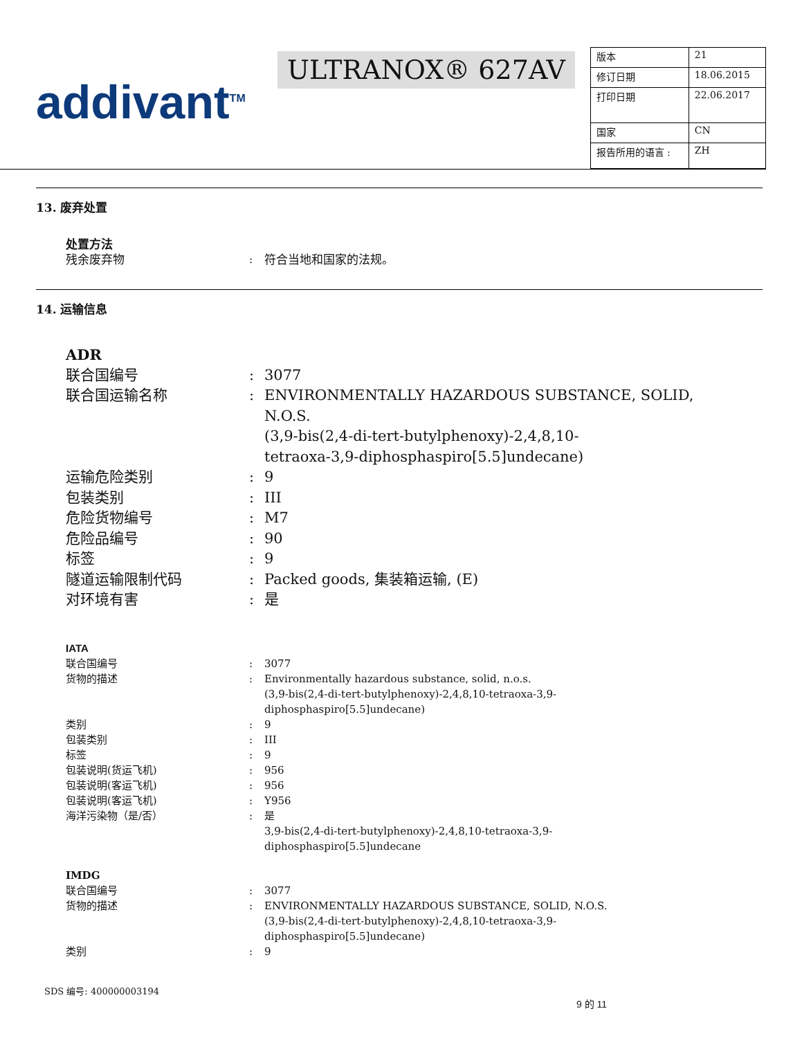addivant<sup>TM</sup>
ULTRANOX® 627AV
| 版本 | 21 |
| 修订日期 | 18.06.2015 |
| 打印日期 | 22.06.2017 |
| 国家 | CN |
| 报告所用的语言 : | ZH |
13. 废弃处置
处置方法
| 残余废弃物 | : | 符合当地和国家的法规。 |
14. 运输信息
| ADR | | |
| 联合国编号 | : | 3077 |
| 联合国运输名称 | : | ENVIRONMENTALLY HAZARDOUS SUBSTANCE, SOLID, N.O.S. (3,9-bis(2,4-di-tert-butylphenoxy)-2,4,8,10- tetraoxa-3,9-diphosphaspiro[5.5]undecane) |
| 运输危险类别 | : | 9 |
| 包装类别 | : | III |
| 危险货物编号 | : | M7 |
| 危险品编号 | : | 90 |
| 标签 | : | 9 |
| 隧道运输限制代码 | : | Packed goods, 集装箱运输, (E) |
| 对环境有害 | : | 是 |
| IATA | | |
| 联合国编号 | : | 3077 |
| 货物的描述 | : | Environmentally hazardous substance, solid, n.o.s. (3,9-bis(2,4-di-tert-butylphenoxy)-2,4,8,10-tetraoxa-3,9- diphosphaspiro[5.5]undecane) |
| 类别 | : | 9 |
| 包装类别 | : | III |
| 标签 | : | 9 |
| 包装说明(货运飞机) | : | 956 |
| 包装说明(客运飞机) | : | 956 |
| 包装说明(客运飞机) | : | Y956 |
| 海洋污染物（是/否） | : | 是 3,9-bis(2,4-di-tert-butylphenoxy)-2,4,8,10-tetraoxa-3,9- diphosphaspiro[5.5]undecane |
| IMDG | | |
| 联合国编号 | : | 3077 |
| 货物的描述 | : | ENVIRONMENTALLY HAZARDOUS SUBSTANCE, SOLID, N.O.S. (3,9-bis(2,4-di-tert-butylphenoxy)-2,4,8,10-tetraoxa-3,9- diphosphaspiro[5.5]undecane) |
| 类别 | : | 9 |
SDS 编号: 400000003194
9 的 11